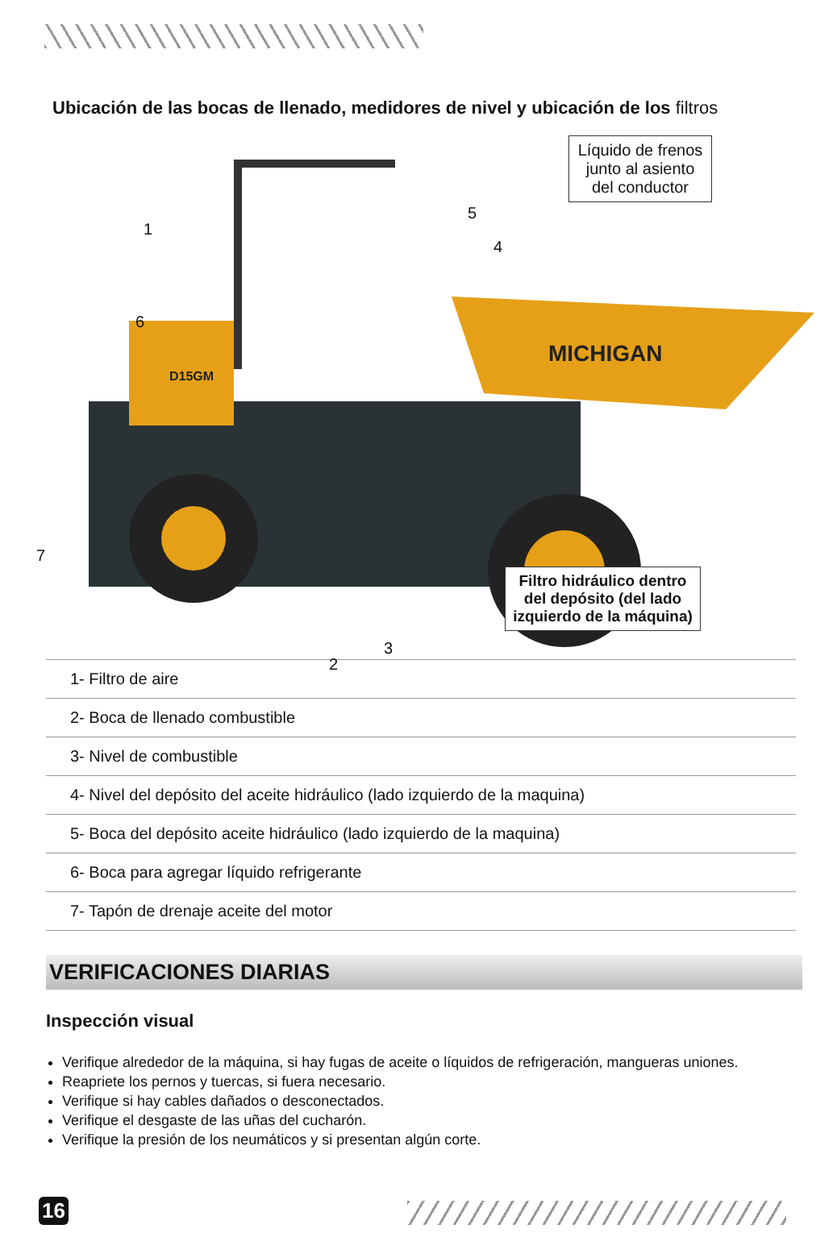Ubicación de las bocas de llenado, medidores de nivel y ubicación de los filtros
1
6
7
2
3
5
4
MICHIGAN
D15GM
Líquido de frenos junto al asiento del conductor
Filtro hidráulico dentro del depósito (del lado izquierdo de la máquina)
| 1- Filtro de aire |
| 2- Boca de llenado combustible |
| 3- Nivel de combustible |
| 4- Nivel del depósito del aceite hidráulico (lado izquierdo de la maquina) |
| 5- Boca del depósito aceite hidráulico (lado izquierdo de la maquina) |
| 6- Boca para agregar líquido refrigerante |
| 7- Tapón de drenaje aceite del motor |
VERIFICACIONES DIARIAS
Inspección visual
Verifique alrededor de la máquina, si hay fugas de aceite o líquidos de refrigeración, mangueras uniones.
Reapriete los pernos y tuercas, si fuera necesario.
Verifique si hay cables dañados o desconectados.
Verifique el desgaste de las uñas del cucharón.
Verifique la presión de los neumáticos y si presentan algún corte.
16